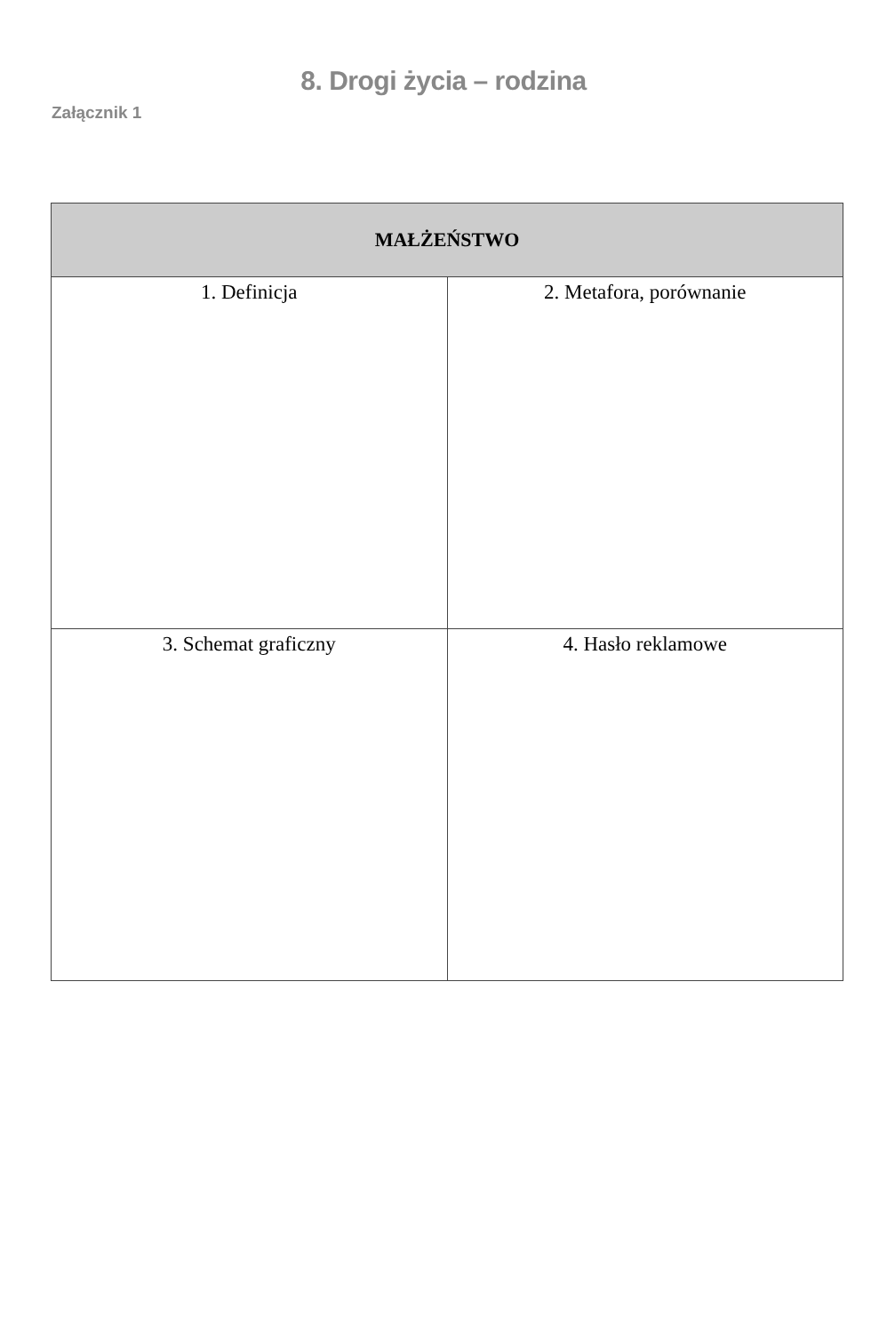8. Drogi życia – rodzina
Załącznik 1
| MAŁŻEŃSTWO | |
| --- | --- |
| 1. Definicja | 2. Metafora, porównanie |
| 3. Schemat graficzny | 4. Hasło reklamowe |